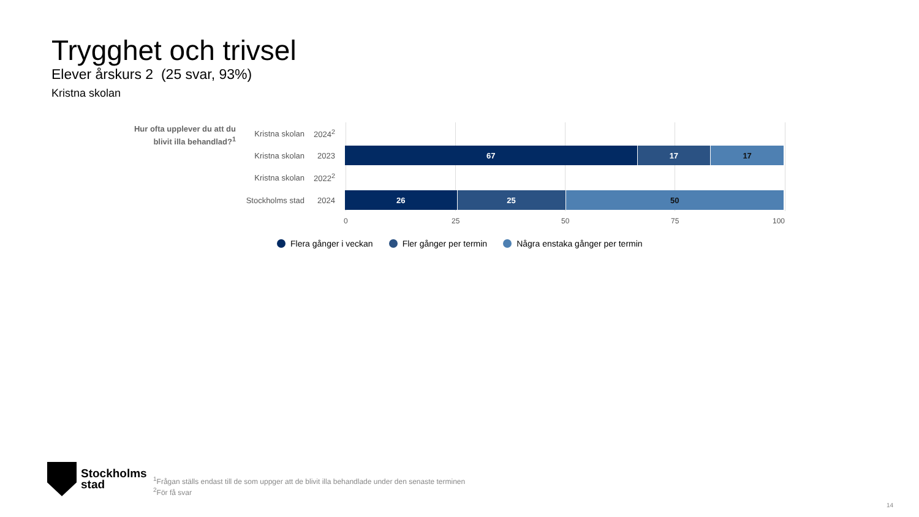Trygghet och trivsel
Elever årskurs 2 (25 svar, 93%)
Kristna skolan
Hur ofta upplever du att du blivit illa behandlad?<sup>1</sup>
Kristna skolan
2024<sup>2</sup>
Kristna skolan
2023
67 17 17
Kristna skolan
2022<sup>2</sup>
Stockholms stad
2024
26 25 50
0 25 50 75 100
Flera gånger i veckan Fler gånger per termin Några enstaka gånger per termin
Stockholms
stad
<sup>1</sup> Frågan ställs endast till de som uppger att de blivit illa behandlade under den senaste terminen
<sup>2</sup> För få svar
14